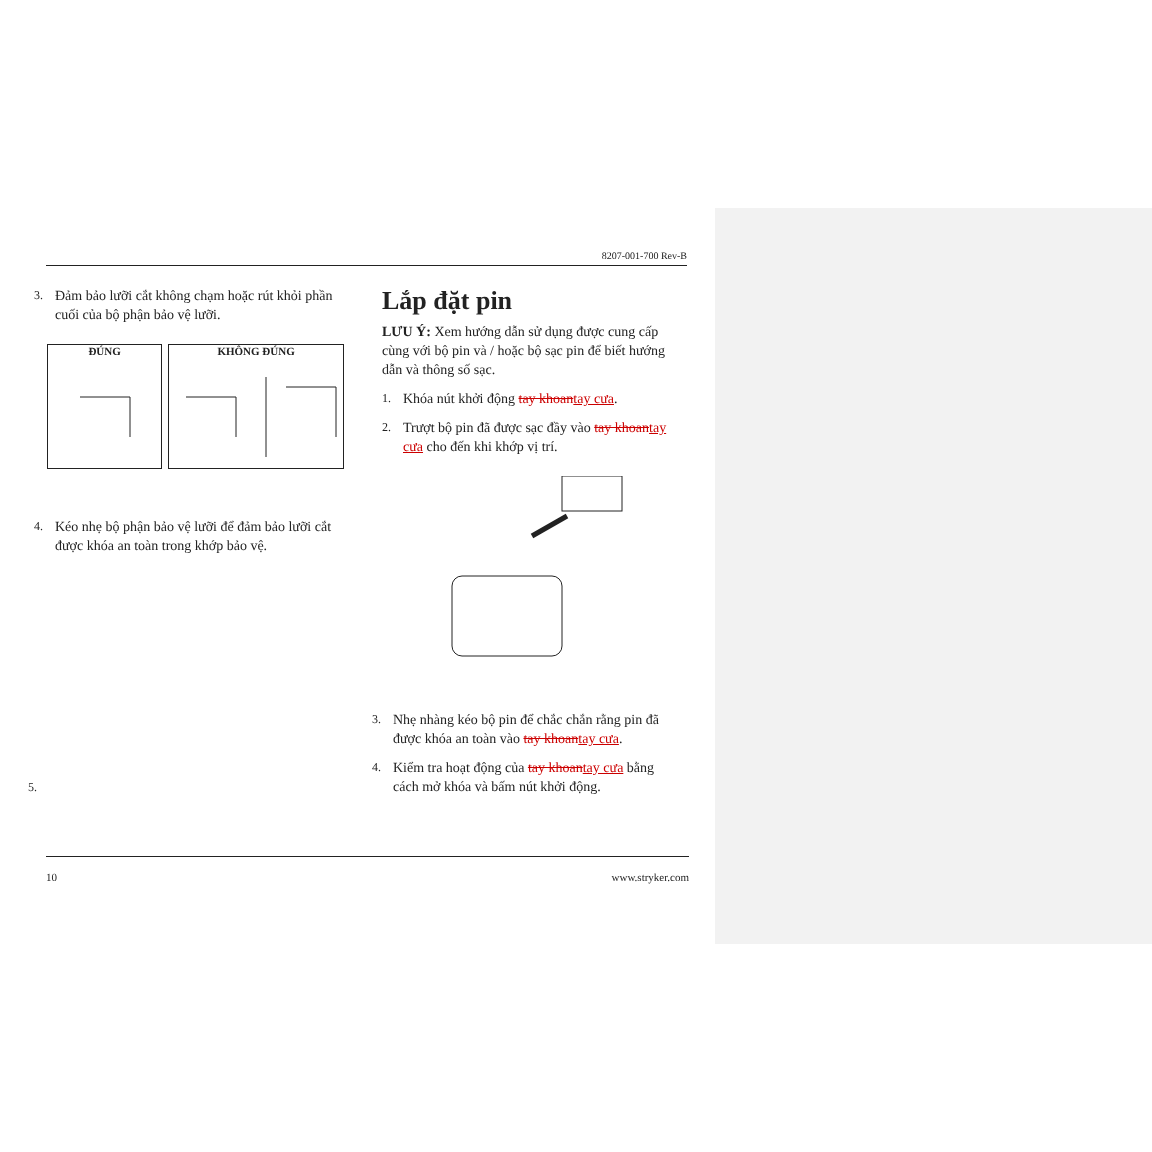8207-001-700 Rev-B
3. Đảm bảo lưỡi cắt không chạm hoặc rút khỏi phần cuối của bộ phận bảo vệ lưỡi.
ĐÚNG KHÔNG ĐÚNG
4. Kéo nhẹ bộ phận bảo vệ lưỡi để đảm bảo lưỡi cắt được khóa an toàn trong khớp bảo vệ.
5.
Lắp đặt pin
LƯU Ý: Xem hướng dẫn sử dụng được cung cấp cùng với bộ pin và / hoặc bộ sạc pin để biết hướng dẫn và thông số sạc.
1. Khóa nút khởi động tay khoantay cưa.
2. Trượt bộ pin đã được sạc đầy vào tay khoantay cưa cho đến khi khớp vị trí.
3. Nhẹ nhàng kéo bộ pin để chắc chắn rằng pin đã được khóa an toàn vào tay khoantay cưa.
4. Kiểm tra hoạt động của tay khoantay cưa bằng cách mở khóa và bấm nút khởi động.
10 www.stryker.com